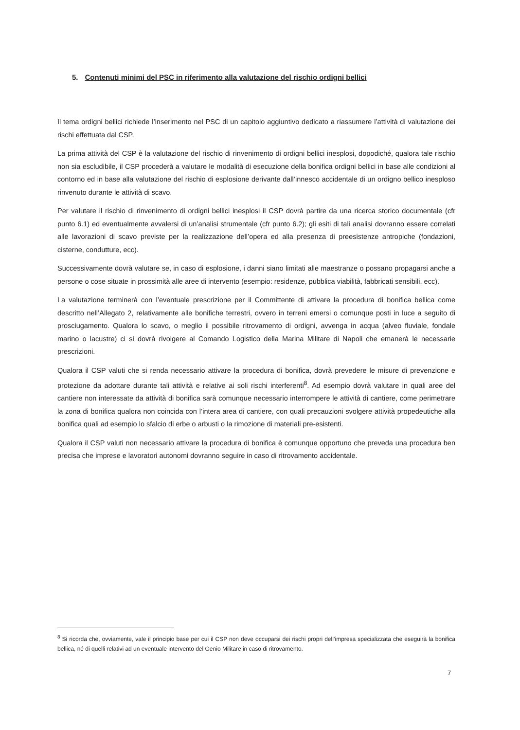5. Contenuti minimi del PSC in riferimento alla valutazione del rischio ordigni bellici
Il tema ordigni bellici richiede l’inserimento nel PSC di un capitolo aggiuntivo dedicato a riassumere l’attività di valutazione dei rischi effettuata dal CSP.
La prima attività del CSP è la valutazione del rischio di rinvenimento di ordigni bellici inesplosi, dopodiché, qualora tale rischio non sia escludibile, il CSP procederà a valutare le modalità di esecuzione della bonifica ordigni bellici in base alle condizioni al contorno ed in base alla valutazione del rischio di esplosione derivante dall’innesco accidentale di un ordigno bellico inesploso rinvenuto durante le attività di scavo.
Per valutare il rischio di rinvenimento di ordigni bellici inesplosi il CSP dovrà partire da una ricerca storico documentale (cfr punto 6.1) ed eventualmente avvalersi di un’analisi strumentale (cfr punto 6.2); gli esiti di tali analisi dovranno essere correlati alle lavorazioni di scavo previste per la realizzazione dell’opera ed alla presenza di preesistenze antropiche (fondazioni, cisterne, condutture, ecc).
Successivamente dovrà valutare se, in caso di esplosione, i danni siano limitati alle maestranze o possano propagarsi anche a persone o cose situate in prossimità alle aree di intervento (esempio: residenze, pubblica viabilità, fabbricati sensibili, ecc).
La valutazione terminerà con l’eventuale prescrizione per il Committente di attivare la procedura di bonifica bellica come descritto nell’Allegato 2, relativamente alle bonifiche terrestri, ovvero in terreni emersi o comunque posti in luce a seguito di prosciugamento. Qualora lo scavo, o meglio il possibile ritrovamento di ordigni, avvenga in acqua (alveo fluviale, fondale marino o lacustre) ci si dovrà rivolgere al Comando Logistico della Marina Militare di Napoli che emanerà le necessarie prescrizioni.
Qualora il CSP valuti che si renda necessario attivare la procedura di bonifica, dovrà prevedere le misure di prevenzione e protezione da adottare durante tali attività e relative ai soli rischi interferenti<sup>8</sup>. Ad esempio dovrà valutare in quali aree del cantiere non interessate da attività di bonifica sarà comunque necessario interrompere le attività di cantiere, come perimetrare la zona di bonifica qualora non coincida con l’intera area di cantiere, con quali precauzioni svolgere attività propedeutiche alla bonifica quali ad esempio lo sfalcio di erbe o arbusti o la rimozione di materiali pre-esistenti.
Qualora il CSP valuti non necessario attivare la procedura di bonifica è comunque opportuno che preveda una procedura ben precisa che imprese e lavoratori autonomi dovranno seguire in caso di ritrovamento accidentale.
<sup>8</sup> Si ricorda che, ovviamente, vale il principio base per cui il CSP non deve occuparsi dei rischi propri dell’impresa specializzata che eseguirà la bonifica bellica, né di quelli relativi ad un eventuale intervento del Genio Militare in caso di ritrovamento.
7